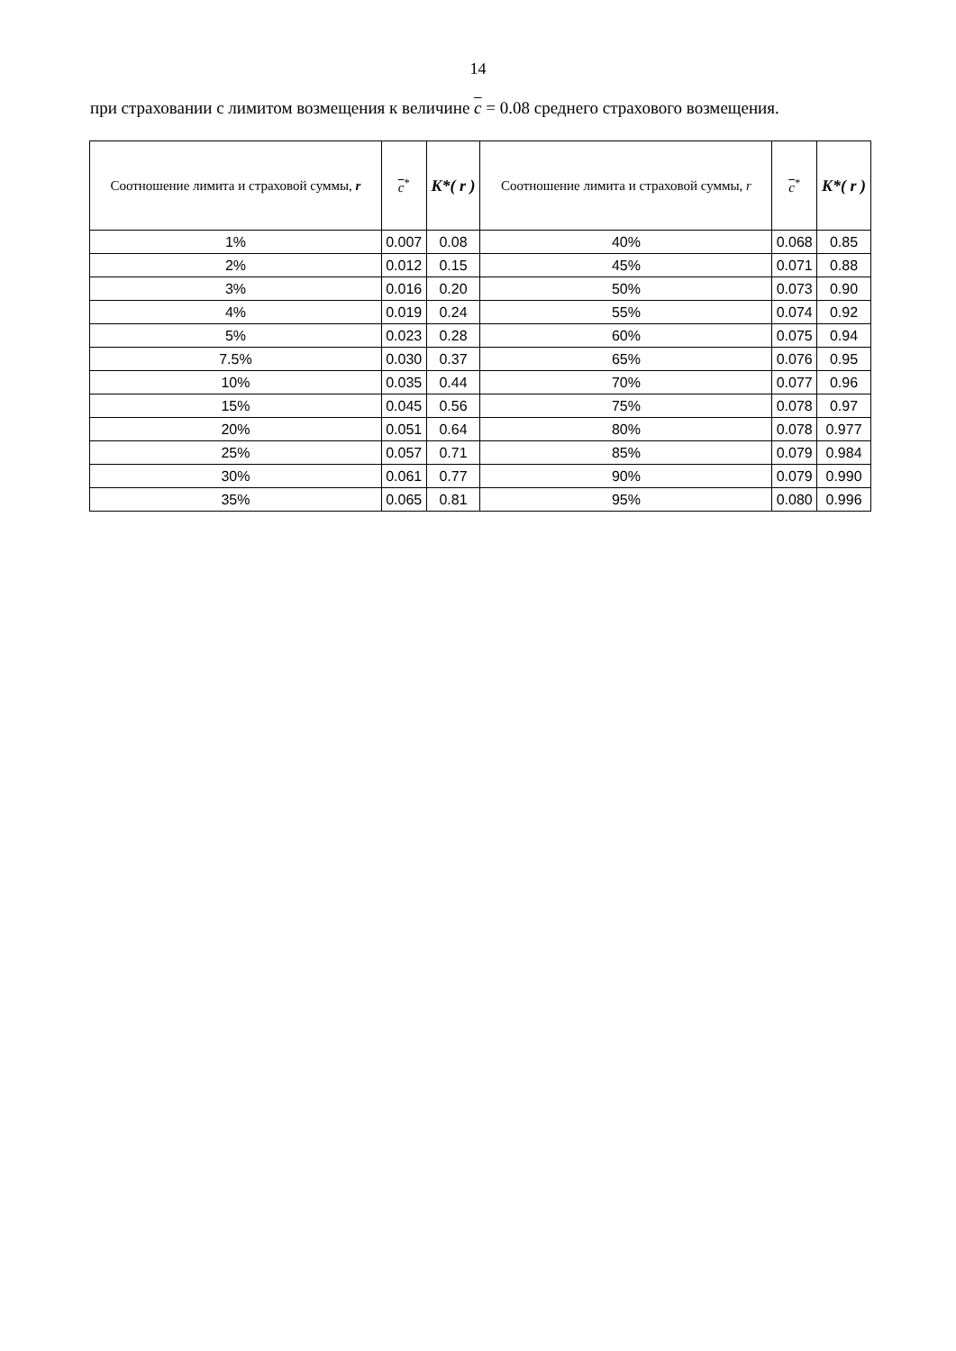14
при страховании с лимитом возмещения к величине c = 0.08 среднего страхового возмещения.
| Соотношение лимита и страховой суммы, r | c<sup>*</sup> | K*( r ) | Соотношение лимита и страховой суммы, r | c<sup>*</sup> | K*( r ) |
| --- | --- | --- | --- | --- | --- |
| 1% | 0.007 | 0.08 | 40% | 0.068 | 0.85 |
| 2% | 0.012 | 0.15 | 45% | 0.071 | 0.88 |
| 3% | 0.016 | 0.20 | 50% | 0.073 | 0.90 |
| 4% | 0.019 | 0.24 | 55% | 0.074 | 0.92 |
| 5% | 0.023 | 0.28 | 60% | 0.075 | 0.94 |
| 7.5% | 0.030 | 0.37 | 65% | 0.076 | 0.95 |
| 10% | 0.035 | 0.44 | 70% | 0.077 | 0.96 |
| 15% | 0.045 | 0.56 | 75% | 0.078 | 0.97 |
| 20% | 0.051 | 0.64 | 80% | 0.078 | 0.977 |
| 25% | 0.057 | 0.71 | 85% | 0.079 | 0.984 |
| 30% | 0.061 | 0.77 | 90% | 0.079 | 0.990 |
| 35% | 0.065 | 0.81 | 95% | 0.080 | 0.996 |